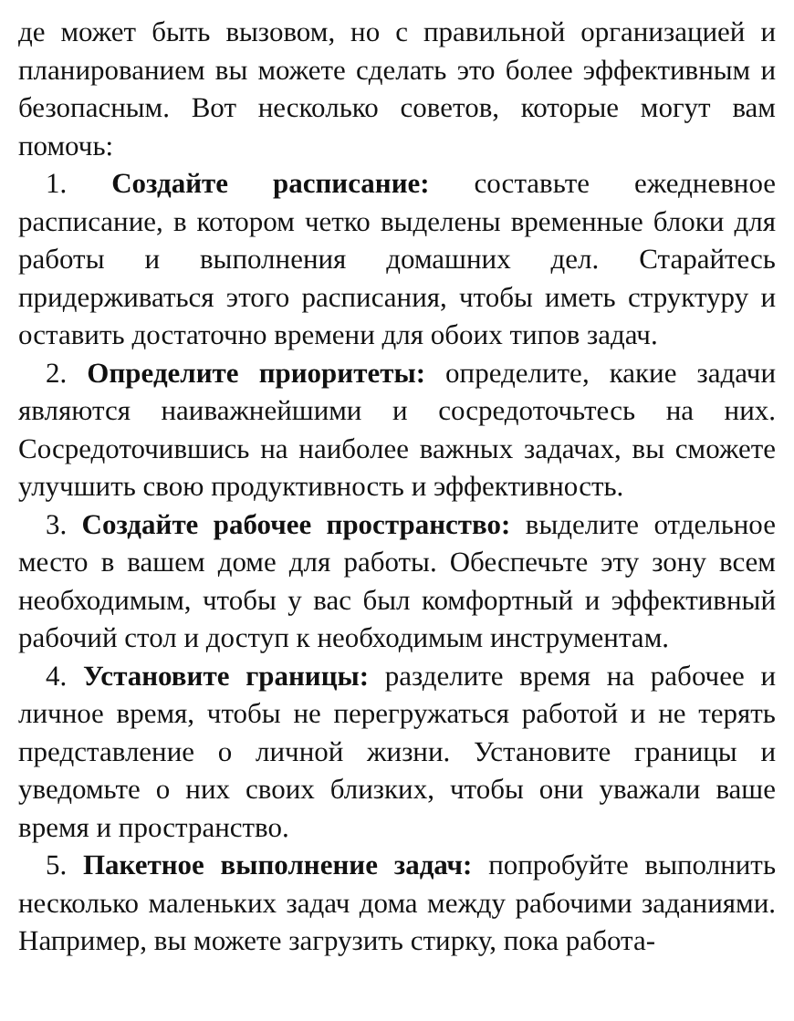де может быть вызовом, но с правильной организацией и планированием вы можете сделать это более эффективным и безопасным. Вот несколько советов, которые могут вам помочь:
1. Создайте расписание: составьте ежедневное расписание, в котором четко выделены временные блоки для работы и выполнения домашних дел. Старайтесь придерживаться этого расписания, чтобы иметь структуру и оставить достаточно времени для обоих типов задач.
2. Определите приоритеты: определите, какие задачи являются наиважнейшими и сосредоточьтесь на них. Сосредоточившись на наиболее важных задачах, вы сможете улучшить свою продуктивность и эффективность.
3. Создайте рабочее пространство: выделите отдельное место в вашем доме для работы. Обеспечьте эту зону всем необходимым, чтобы у вас был комфортный и эффективный рабочий стол и доступ к необходимым инструментам.
4. Установите границы: разделите время на рабочее и личное время, чтобы не перегружаться работой и не терять представление о личной жизни. Установите границы и уведомьте о них своих близких, чтобы они уважали ваше время и пространство.
5. Пакетное выполнение задач: попробуйте выполнить несколько маленьких задач дома между рабочими заданиями. Например, вы можете загрузить стирку, пока работа-